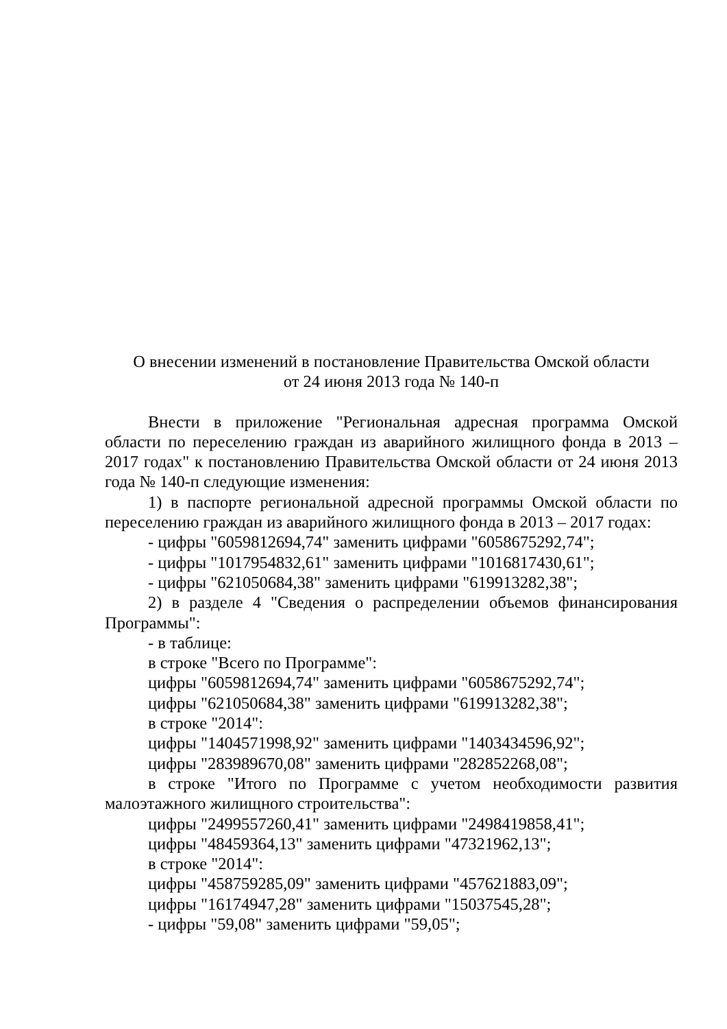О внесении изменений в постановление Правительства Омской области
от 24 июня 2013 года № 140-п
Внести в приложение "Региональная адресная программа Омской области по переселению граждан из аварийного жилищного фонда в 2013 – 2017 годах" к постановлению Правительства Омской области от 24 июня 2013 года № 140-п следующие изменения:
1) в паспорте региональной адресной программы Омской области по переселению граждан из аварийного жилищного фонда в 2013 – 2017 годах:
- цифры "6059812694,74" заменить цифрами "6058675292,74";
- цифры "1017954832,61" заменить цифрами "1016817430,61";
- цифры "621050684,38" заменить цифрами "619913282,38";
2) в разделе 4 "Сведения о распределении объемов финансирования Программы":
- в таблице:
в строке "Всего по Программе":
цифры "6059812694,74" заменить цифрами "6058675292,74";
цифры "621050684,38" заменить цифрами "619913282,38";
в строке "2014":
цифры "1404571998,92" заменить цифрами "1403434596,92";
цифры "283989670,08" заменить цифрами "282852268,08";
в строке "Итого по Программе с учетом необходимости развития малоэтажного жилищного строительства":
цифры "2499557260,41" заменить цифрами "2498419858,41";
цифры "48459364,13" заменить цифрами "47321962,13";
в строке "2014":
цифры "458759285,09" заменить цифрами "457621883,09";
цифры "16174947,28" заменить цифрами "15037545,28";
- цифры "59,08" заменить цифрами "59,05";